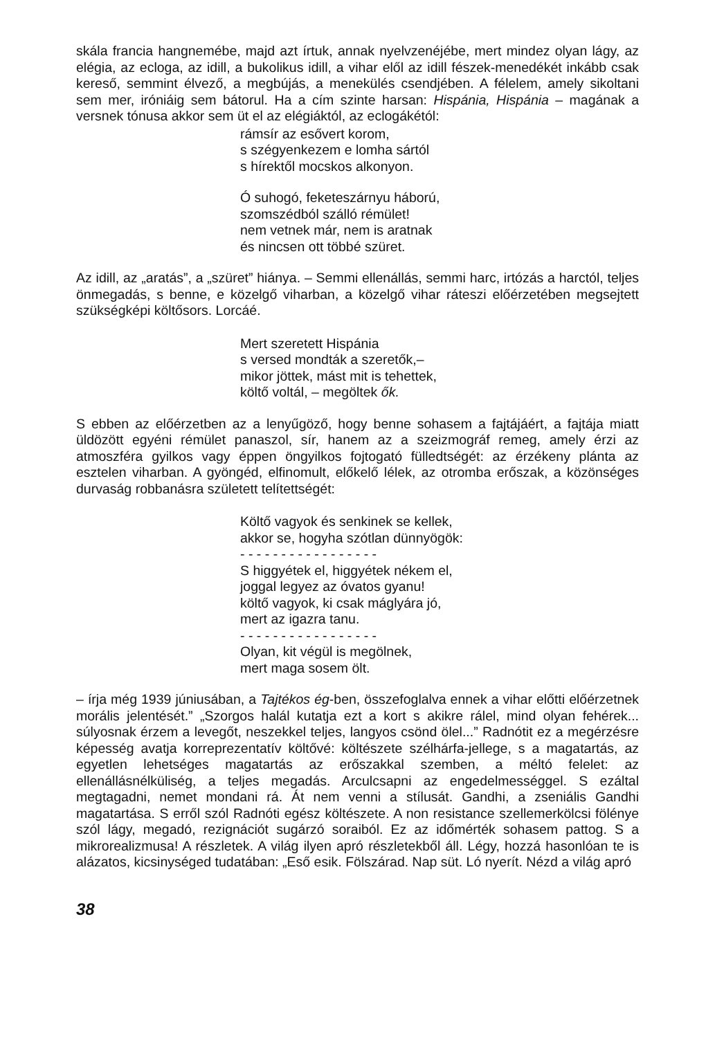skála francia hangnemébe, majd azt írtuk, annak nyelvzenéjébe, mert mindez olyan lágy, az elégia, az ecloga, az idill, a bukolikus idill, a vihar elől az idill fészek-menedékét inkább csak kereső, semmint élvező, a megbújás, a menekülés csendjében. A félelem, amely sikoltani sem mer, iróniáig sem bátorul. Ha a cím szinte harsan: Hispánia, Hispánia – magának a versnek tónusa akkor sem üt el az elégiáktól, az eclogákétól:
rámsír az esővert korom,
s szégyenkezem e lomha sártól
s hírektől mocskos alkonyon.
Ó suhogó, feketeszárnyu háború,
szomszédból szálló rémület!
nem vetnek már, nem is aratnak
és nincsen ott többé szüret.
Az idill, az „aratás”, a „szüret” hiánya. – Semmi ellenállás, semmi harc, irtózás a harctól, teljes önmegadás, s benne, e közelgő viharban, a közelgő vihar ráteszi előérzetében megsejtett szükségképi költősors. Lorcáé.
Mert szeretett Hispánia
s versed mondták a szeretők,–
mikor jöttek, mást mit is tehettek,
költő voltál, – megöltek ők.
S ebben az előérzetben az a lenyűgöző, hogy benne sohasem a fajtájáért, a fajtája miatt üldözött egyéni rémület panaszol, sír, hanem az a szeizmográf remeg, amely érzi az atmoszféra gyilkos vagy éppen öngyilkos fojtogató fülledtségét: az érzékeny plánta az esztelen viharban. A gyöngéd, elfinomult, előkelő lélek, az otromba erőszak, a közönséges durvaság robbanásra született telítettségét:
Költő vagyok és senkinek se kellek,
akkor se, hogyha szótlan dünnyögök:
- - - - - - - - - - - - - - - - -
S higgyétek el, higgyétek nékem el,
joggal legyez az óvatos gyanu!
költő vagyok, ki csak máglyára jó,
mert az igazra tanu.
- - - - - - - - - - - - - - - - -
Olyan, kit végül is megölnek,
mert maga sosem ölt.
– írja még 1939 júniusában, a Tajtékos ég-ben, összefoglalva ennek a vihar előtti előérzetnek morális jelentését.” „Szorgos halál kutatja ezt a kort s akikre rálel, mind olyan fehérek... súlyosnak érzem a levegőt, neszekkel teljes, langyos csönd ölel...” Radnótit ez a megérzésre képesség avatja korreprezentatív költővé: költészete szélhárfa-jellege, s a magatartás, az egyetlen lehetséges magatartás az erőszakkal szemben, a méltó felelet: az ellenállásnélküliség, a teljes megadás. Arculcsapni az engedelmességgel. S ezáltal megtagadni, nemet mondani rá. Át nem venni a stílusát. Gandhi, a zseniális Gandhi magatartása. S erről szól Radnóti egész költészete. A non resistance szellemerkölcsi fölénye szól lágy, megadó, rezignációt sugárzó soraiból. Ez az időmérték sohasem pattog. S a mikrorealizmusa! A részletek. A világ ilyen apró részletekből áll. Légy, hozzá hasonlóan te is alázatos, kicsinységed tudatában: „Eső esik. Fölszárad. Nap süt. Ló nyerít. Nézd a világ apró
38